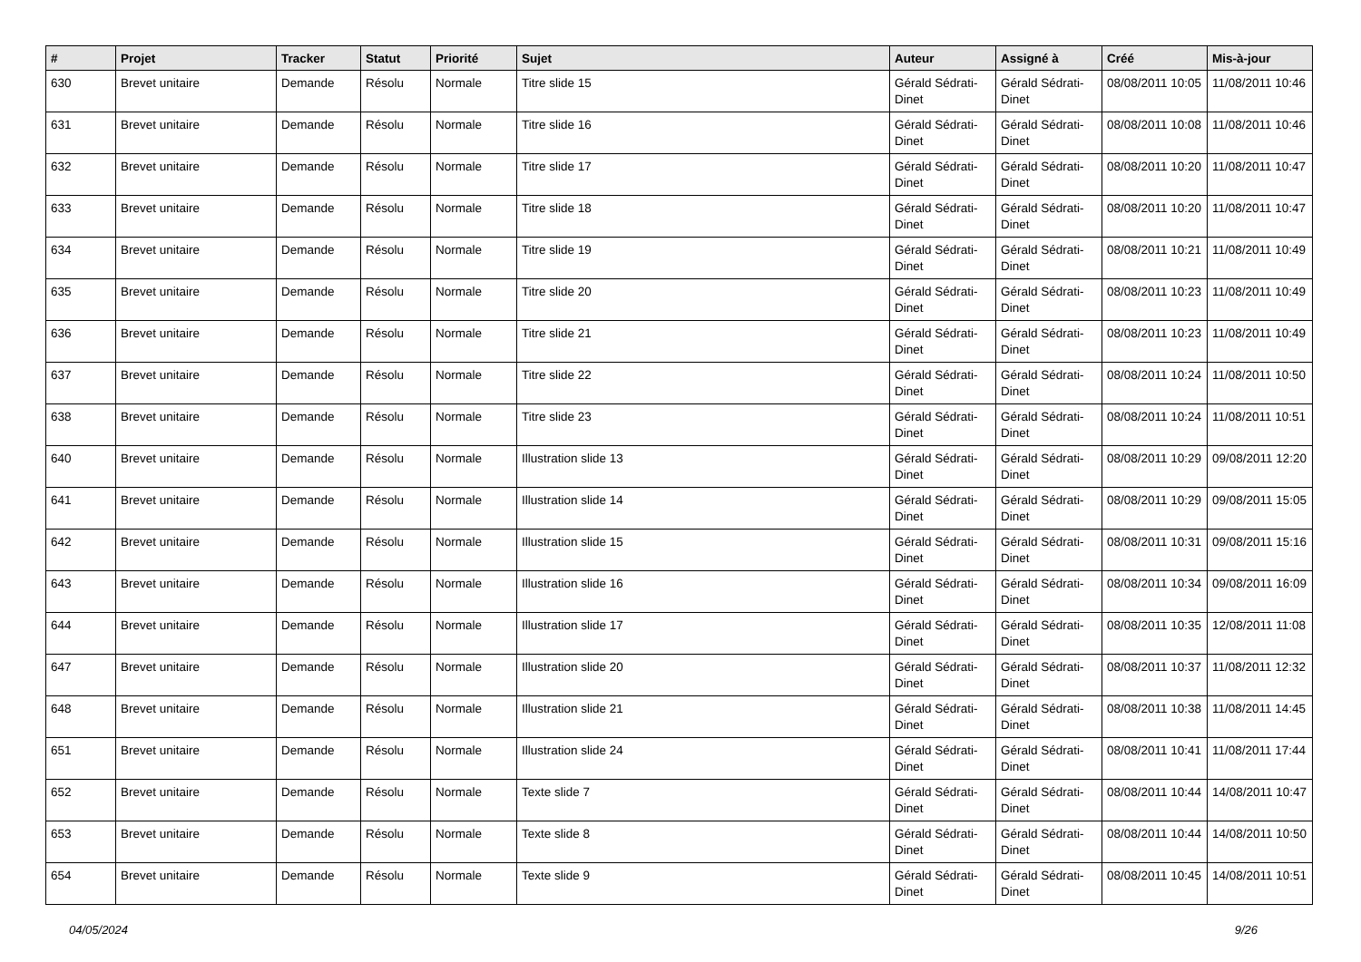| # | Projet | Tracker | Statut | Priorité | Sujet | Auteur | Assigné à | Créé | Mis-à-jour |
| --- | --- | --- | --- | --- | --- | --- | --- | --- | --- |
| 630 | Brevet unitaire | Demande | Résolu | Normale | Titre slide 15 | Gérald Sédrati-Dinet | Gérald Sédrati-Dinet | 08/08/2011 10:05 | 11/08/2011 10:46 |
| 631 | Brevet unitaire | Demande | Résolu | Normale | Titre slide 16 | Gérald Sédrati-Dinet | Gérald Sédrati-Dinet | 08/08/2011 10:08 | 11/08/2011 10:46 |
| 632 | Brevet unitaire | Demande | Résolu | Normale | Titre slide 17 | Gérald Sédrati-Dinet | Gérald Sédrati-Dinet | 08/08/2011 10:20 | 11/08/2011 10:47 |
| 633 | Brevet unitaire | Demande | Résolu | Normale | Titre slide 18 | Gérald Sédrati-Dinet | Gérald Sédrati-Dinet | 08/08/2011 10:20 | 11/08/2011 10:47 |
| 634 | Brevet unitaire | Demande | Résolu | Normale | Titre slide 19 | Gérald Sédrati-Dinet | Gérald Sédrati-Dinet | 08/08/2011 10:21 | 11/08/2011 10:49 |
| 635 | Brevet unitaire | Demande | Résolu | Normale | Titre slide 20 | Gérald Sédrati-Dinet | Gérald Sédrati-Dinet | 08/08/2011 10:23 | 11/08/2011 10:49 |
| 636 | Brevet unitaire | Demande | Résolu | Normale | Titre slide 21 | Gérald Sédrati-Dinet | Gérald Sédrati-Dinet | 08/08/2011 10:23 | 11/08/2011 10:49 |
| 637 | Brevet unitaire | Demande | Résolu | Normale | Titre slide 22 | Gérald Sédrati-Dinet | Gérald Sédrati-Dinet | 08/08/2011 10:24 | 11/08/2011 10:50 |
| 638 | Brevet unitaire | Demande | Résolu | Normale | Titre slide 23 | Gérald Sédrati-Dinet | Gérald Sédrati-Dinet | 08/08/2011 10:24 | 11/08/2011 10:51 |
| 640 | Brevet unitaire | Demande | Résolu | Normale | Illustration slide 13 | Gérald Sédrati-Dinet | Gérald Sédrati-Dinet | 08/08/2011 10:29 | 09/08/2011 12:20 |
| 641 | Brevet unitaire | Demande | Résolu | Normale | Illustration slide 14 | Gérald Sédrati-Dinet | Gérald Sédrati-Dinet | 08/08/2011 10:29 | 09/08/2011 15:05 |
| 642 | Brevet unitaire | Demande | Résolu | Normale | Illustration slide 15 | Gérald Sédrati-Dinet | Gérald Sédrati-Dinet | 08/08/2011 10:31 | 09/08/2011 15:16 |
| 643 | Brevet unitaire | Demande | Résolu | Normale | Illustration slide 16 | Gérald Sédrati-Dinet | Gérald Sédrati-Dinet | 08/08/2011 10:34 | 09/08/2011 16:09 |
| 644 | Brevet unitaire | Demande | Résolu | Normale | Illustration slide 17 | Gérald Sédrati-Dinet | Gérald Sédrati-Dinet | 08/08/2011 10:35 | 12/08/2011 11:08 |
| 647 | Brevet unitaire | Demande | Résolu | Normale | Illustration slide 20 | Gérald Sédrati-Dinet | Gérald Sédrati-Dinet | 08/08/2011 10:37 | 11/08/2011 12:32 |
| 648 | Brevet unitaire | Demande | Résolu | Normale | Illustration slide 21 | Gérald Sédrati-Dinet | Gérald Sédrati-Dinet | 08/08/2011 10:38 | 11/08/2011 14:45 |
| 651 | Brevet unitaire | Demande | Résolu | Normale | Illustration slide 24 | Gérald Sédrati-Dinet | Gérald Sédrati-Dinet | 08/08/2011 10:41 | 11/08/2011 17:44 |
| 652 | Brevet unitaire | Demande | Résolu | Normale | Texte slide 7 | Gérald Sédrati-Dinet | Gérald Sédrati-Dinet | 08/08/2011 10:44 | 14/08/2011 10:47 |
| 653 | Brevet unitaire | Demande | Résolu | Normale | Texte slide 8 | Gérald Sédrati-Dinet | Gérald Sédrati-Dinet | 08/08/2011 10:44 | 14/08/2011 10:50 |
| 654 | Brevet unitaire | Demande | Résolu | Normale | Texte slide 9 | Gérald Sédrati-Dinet | Gérald Sédrati-Dinet | 08/08/2011 10:45 | 14/08/2011 10:51 |
04/05/2024 9/26